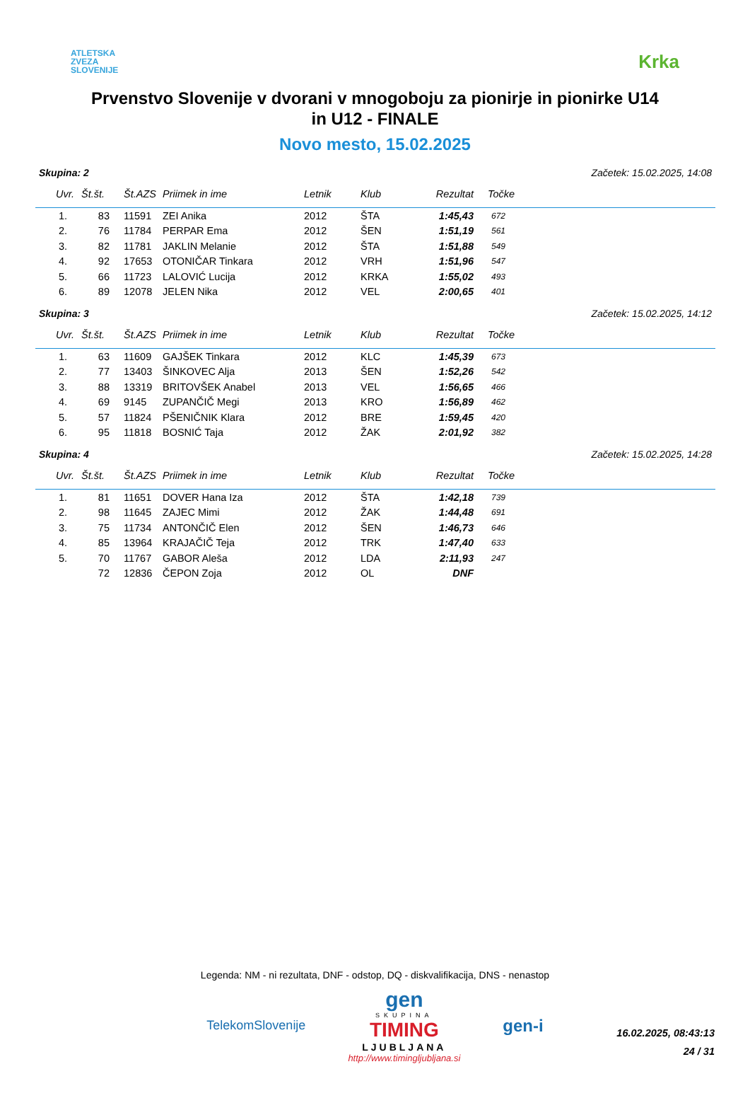ATLETSKA
ZVEZA
SLOVENIJE
Krka
Prvenstvo Slovenije v dvorani v mnogoboju za pionirje in pionirke U14
in U12 - FINALE
Novo mesto, 15.02.2025
Skupina: 2 Začetek: 15.02.2025, 14:08
| Uvr. | Št.št. | Št.AZS | Priimek in ime | Letnik | Klub | Rezultat | Točke |
| --- | --- | --- | --- | --- | --- | --- | --- |
| 1. | 83 | 11591 | ZEI Anika | 2012 | ŠTA | 1:45,43 | 672 |
| 2. | 76 | 11784 | PERPAR Ema | 2012 | ŠEN | 1:51,19 | 561 |
| 3. | 82 | 11781 | JAKLIN Melanie | 2012 | ŠTA | 1:51,88 | 549 |
| 4. | 92 | 17653 | OTONIČAR Tinkara | 2012 | VRH | 1:51,96 | 547 |
| 5. | 66 | 11723 | LALOVIĆ Lucija | 2012 | KRKA | 1:55,02 | 493 |
| 6. | 89 | 12078 | JELEN Nika | 2012 | VEL | 2:00,65 | 401 |
Skupina: 3 Začetek: 15.02.2025, 14:12
| Uvr. | Št.št. | Št.AZS | Priimek in ime | Letnik | Klub | Rezultat | Točke |
| --- | --- | --- | --- | --- | --- | --- | --- |
| 1. | 63 | 11609 | GAJŠEK Tinkara | 2012 | KLC | 1:45,39 | 673 |
| 2. | 77 | 13403 | ŠINKOVEC Alja | 2013 | ŠEN | 1:52,26 | 542 |
| 3. | 88 | 13319 | BRITOVŠEK Anabel | 2013 | VEL | 1:56,65 | 466 |
| 4. | 69 | 9145 | ZUPANČIČ Megi | 2013 | KRO | 1:56,89 | 462 |
| 5. | 57 | 11824 | PŠENIČNIK Klara | 2012 | BRE | 1:59,45 | 420 |
| 6. | 95 | 11818 | BOSNIĆ Taja | 2012 | ŽAK | 2:01,92 | 382 |
Skupina: 4 Začetek: 15.02.2025, 14:28
| Uvr. | Št.št. | Št.AZS | Priimek in ime | Letnik | Klub | Rezultat | Točke |
| --- | --- | --- | --- | --- | --- | --- | --- |
| 1. | 81 | 11651 | DOVER Hana Iza | 2012 | ŠTA | 1:42,18 | 739 |
| 2. | 98 | 11645 | ZAJEC Mimi | 2012 | ŽAK | 1:44,48 | 691 |
| 3. | 75 | 11734 | ANTONČIČ Elen | 2012 | ŠEN | 1:46,73 | 646 |
| 4. | 85 | 13964 | KRAJAČIČ Teja | 2012 | TRK | 1:47,40 | 633 |
| 5. | 70 | 11767 | GABOR Aleša | 2012 | LDA | 2:11,93 | 247 |
| | 72 | 12836 | ČEPON Zoja | 2012 | OL | DNF | |
Legenda: NM - ni rezultata, DNF - odstop, DQ - diskvalifikacija, DNS - nenastop
TelekomSlovenije
gen
SKUPINA
TIMING
LJUBLJANA
http://www.timingljubljana.si
gen-i
16.02.2025, 08:43:13
24 / 31